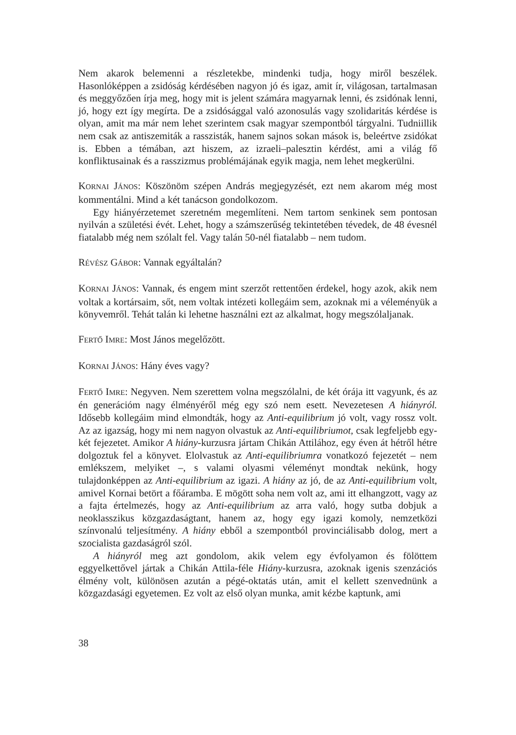Nem akarok belemenni a részletekbe, mindenki tudja, hogy miről beszélek. Hasonlóképpen a zsidóság kérdésében nagyon jó és igaz, amit ír, világosan, tartalmasan és meggyőzően írja meg, hogy mit is jelent számára magyarnak lenni, és zsidónak lenni, jó, hogy ezt így megírta. De a zsidósággal való azonosulás vagy szolidaritás kérdése is olyan, amit ma már nem lehet szerintem csak magyar szempontból tárgyalni. Tudniillik nem csak az antiszemiták a rasszisták, hanem sajnos sokan mások is, beleértve zsidókat is. Ebben a témában, azt hiszem, az izraeli–palesztin kérdést, ami a világ fő konfliktusainak és a rasszizmus problémájának egyik magja, nem lehet megkerülni.
KORNAI JÁNOS: Köszönöm szépen András megjegyzését, ezt nem akarom még most kommentálni. Mind a két tanácson gondolkozom.
Egy hiányérzetemet szeretném megemlíteni. Nem tartom senkinek sem pontosan nyilván a születési évét. Lehet, hogy a számszerűség tekintetében tévedek, de 48 évesnél fiatalabb még nem szólalt fel. Vagy talán 50-nél fiatalabb – nem tudom.
RÉVÉSZ GÁBOR: Vannak egyáltalán?
KORNAI JÁNOS: Vannak, és engem mint szerzőt rettentően érdekel, hogy azok, akik nem voltak a kortársaim, sőt, nem voltak intézeti kollegáim sem, azoknak mi a véleményük a könyvemről. Tehát talán ki lehetne használni ezt az alkalmat, hogy megszólaljanak.
FERTŐ IMRE: Most János megelőzött.
KORNAI JÁNOS: Hány éves vagy?
FERTŐ IMRE: Negyven. Nem szerettem volna megszólalni, de két órája itt vagyunk, és az én generációm nagy élményéről még egy szó nem esett. Nevezetesen A hiányról. Idősebb kollegáim mind elmondták, hogy az Anti-equilibrium jó volt, vagy rossz volt. Az az igazság, hogy mi nem nagyon olvastuk az Anti-equilibriumot, csak legfeljebb egy-két fejezetet. Amikor A hiány-kurzusra jártam Chikán Attilához, egy éven át hétről hétre dolgoztuk fel a könyvet. Elolvastuk az Anti-equilibriumra vonatkozó fejezetét – nem emlékszem, melyiket –, s valami olyasmi véleményt mondtak nekünk, hogy tulajdonképpen az Anti-equilibrium az igazi. A hiány az jó, de az Anti-equilibrium volt, amivel Kornai betört a főáramba. E mögött soha nem volt az, ami itt elhangzott, vagy az a fajta értelmezés, hogy az Anti-equilibrium az arra való, hogy sutba dobjuk a neoklasszikus közgazdaságtant, hanem az, hogy egy igazi komoly, nemzetközi színvonalú teljesítmény. A hiány ebből a szempontból provinciálisabb dolog, mert a szocialista gazdaságról szól.
A hiányról meg azt gondolom, akik velem egy évfolyamon és fölöttem eggyelkettővel jártak a Chikán Attila-féle Hiány-kurzusra, azoknak igenis szenzációs élmény volt, különösen azután a pégé-oktatás után, amit el kellett szenvednünk a közgazdasági egyetemen. Ez volt az első olyan munka, amit kézbe kaptunk, ami
38